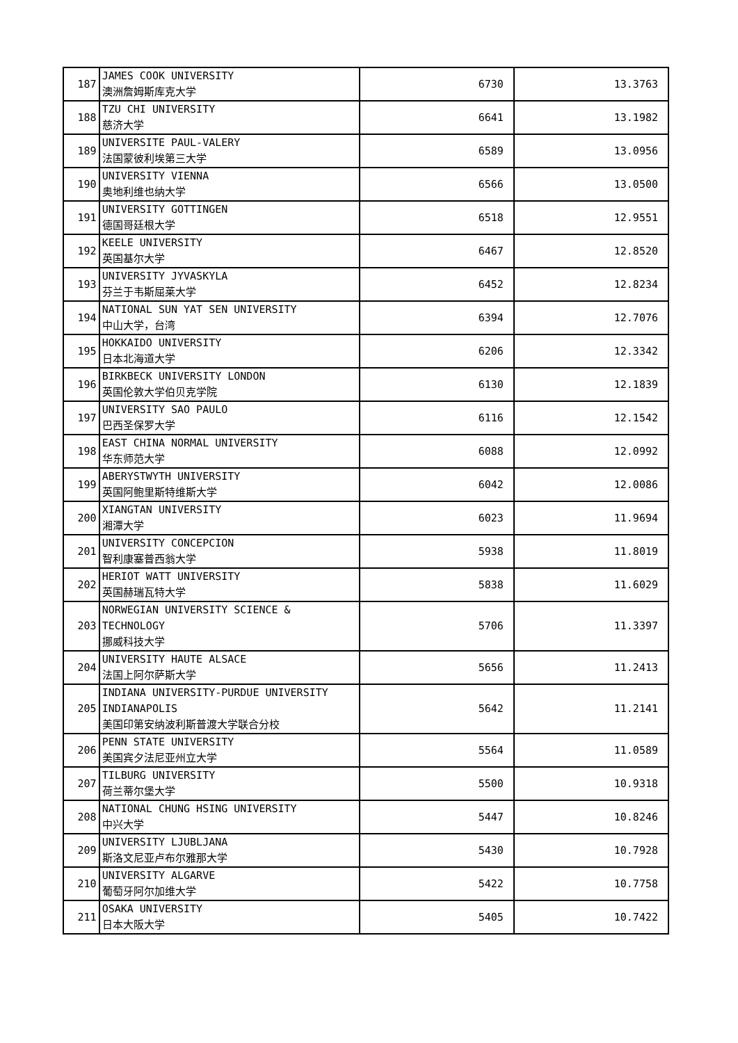| 187 | JAMES COOK UNIVERSITY 澳洲詹姆斯库克大学 | 6730 | 13.3763 |
| 188 | TZU CHI UNIVERSITY 慈济大学 | 6641 | 13.1982 |
| 189 | UNIVERSITE PAUL-VALERY 法国蒙彼利埃第三大学 | 6589 | 13.0956 |
| 190 | UNIVERSITY VIENNA 奥地利维也纳大学 | 6566 | 13.0500 |
| 191 | UNIVERSITY GOTTINGEN 德国哥廷根大学 | 6518 | 12.9551 |
| 192 | KEELE UNIVERSITY 英国基尔大学 | 6467 | 12.8520 |
| 193 | UNIVERSITY JYVASKYLA 芬兰于韦斯屈莱大学 | 6452 | 12.8234 |
| 194 | NATIONAL SUN YAT SEN UNIVERSITY 中山大学，台湾 | 6394 | 12.7076 |
| 195 | HOKKAIDO UNIVERSITY 日本北海道大学 | 6206 | 12.3342 |
| 196 | BIRKBECK UNIVERSITY LONDON 英国伦敦大学伯贝克学院 | 6130 | 12.1839 |
| 197 | UNIVERSITY SAO PAULO 巴西圣保罗大学 | 6116 | 12.1542 |
| 198 | EAST CHINA NORMAL UNIVERSITY 华东师范大学 | 6088 | 12.0992 |
| 199 | ABERYSTWYTH UNIVERSITY 英国阿鲍里斯特维斯大学 | 6042 | 12.0086 |
| 200 | XIANGTAN UNIVERSITY 湘潭大学 | 6023 | 11.9694 |
| 201 | UNIVERSITY CONCEPCION 智利康塞普西翁大学 | 5938 | 11.8019 |
| 202 | HERIOT WATT UNIVERSITY 英国赫瑞瓦特大学 | 5838 | 11.6029 |
| 203 | NORWEGIAN UNIVERSITY SCIENCE & TECHNOLOGY 挪威科技大学 | 5706 | 11.3397 |
| 204 | UNIVERSITY HAUTE ALSACE 法国上阿尔萨斯大学 | 5656 | 11.2413 |
| 205 | INDIANA UNIVERSITY-PURDUE UNIVERSITY INDIANAPOLIS 美国印第安纳波利斯普渡大学联合分校 | 5642 | 11.2141 |
| 206 | PENN STATE UNIVERSITY 美国宾夕法尼亚州立大学 | 5564 | 11.0589 |
| 207 | TILBURG UNIVERSITY 荷兰蒂尔堡大学 | 5500 | 10.9318 |
| 208 | NATIONAL CHUNG HSING UNIVERSITY 中兴大学 | 5447 | 10.8246 |
| 209 | UNIVERSITY LJUBLJANA 斯洛文尼亚卢布尔雅那大学 | 5430 | 10.7928 |
| 210 | UNIVERSITY ALGARVE 葡萄牙阿尔加维大学 | 5422 | 10.7758 |
| 211 | OSAKA UNIVERSITY 日本大阪大学 | 5405 | 10.7422 |